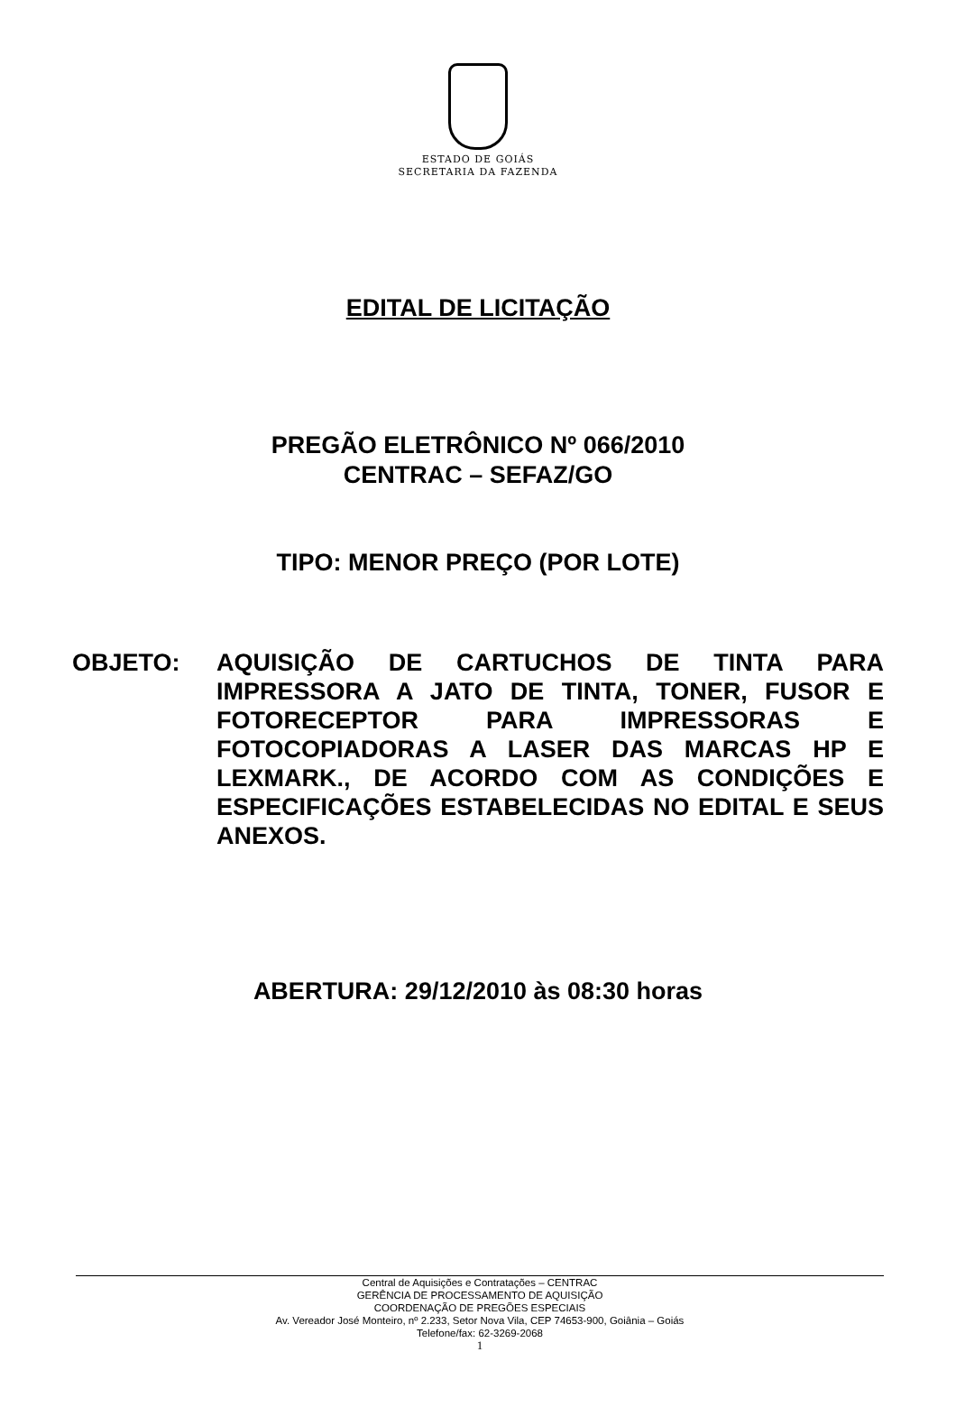ESTADO DE GOIÁS
SECRETARIA DA FAZENDA
EDITAL DE LICITAÇÃO
PREGÃO ELETRÔNICO Nº 066/2010
CENTRAC – SEFAZ/GO
TIPO: MENOR PREÇO (POR LOTE)
OBJETO: AQUISIÇÃO DE CARTUCHOS DE TINTA PARA IMPRESSORA A JATO DE TINTA, TONER, FUSOR E FOTORECEPTOR PARA IMPRESSORAS E FOTOCOPIADORAS A LASER DAS MARCAS HP E LEXMARK., DE ACORDO COM AS CONDIÇÕES E ESPECIFICAÇÕES ESTABELECIDAS NO EDITAL E SEUS ANEXOS.
ABERTURA: 29/12/2010 às 08:30 horas
Central de Aquisições e Contratações – CENTRAC
GERÊNCIA DE PROCESSAMENTO DE AQUISIÇÃO
COORDENAÇÃO DE PREGÕES ESPECIAIS
Av. Vereador José Monteiro, nº 2.233, Setor Nova Vila, CEP 74653-900, Goiânia – Goiás
Telefone/fax: 62-3269-2068
1